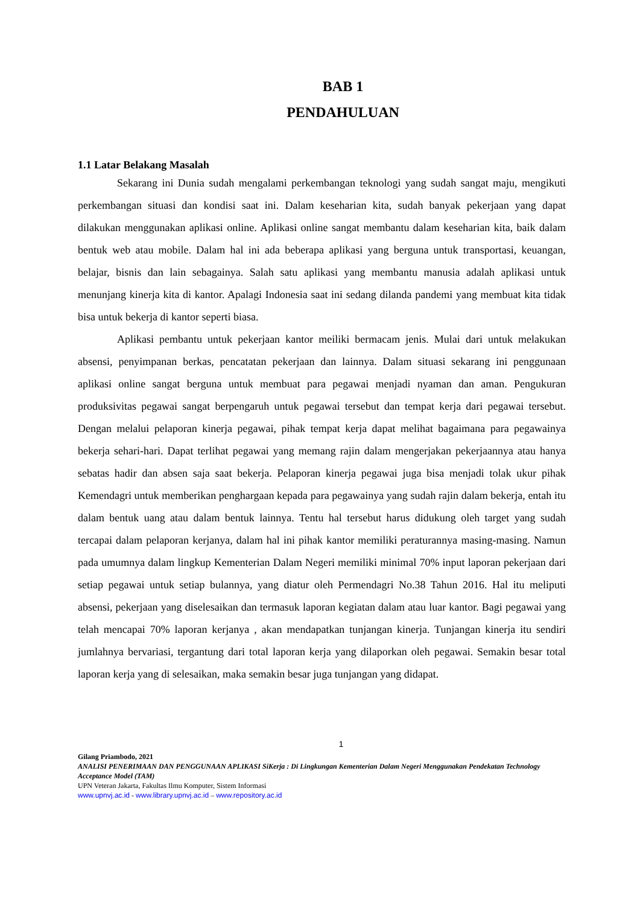BAB 1
PENDAHULUAN
1.1 Latar Belakang Masalah
Sekarang ini Dunia sudah mengalami perkembangan teknologi yang sudah sangat maju, mengikuti perkembangan situasi dan kondisi saat ini. Dalam keseharian kita, sudah banyak pekerjaan yang dapat dilakukan menggunakan aplikasi online. Aplikasi online sangat membantu dalam keseharian kita, baik dalam bentuk web atau mobile. Dalam hal ini ada beberapa aplikasi yang berguna untuk transportasi, keuangan, belajar, bisnis dan lain sebagainya. Salah satu aplikasi yang membantu manusia adalah aplikasi untuk menunjang kinerja kita di kantor. Apalagi Indonesia saat ini sedang dilanda pandemi yang membuat kita tidak bisa untuk bekerja di kantor seperti biasa.
Aplikasi pembantu untuk pekerjaan kantor meiliki bermacam jenis. Mulai dari untuk melakukan absensi, penyimpanan berkas, pencatatan pekerjaan dan lainnya. Dalam situasi sekarang ini penggunaan aplikasi online sangat berguna untuk membuat para pegawai menjadi nyaman dan aman. Pengukuran produksivitas pegawai sangat berpengaruh untuk pegawai tersebut dan tempat kerja dari pegawai tersebut. Dengan melalui pelaporan kinerja pegawai, pihak tempat kerja dapat melihat bagaimana para pegawainya bekerja sehari-hari. Dapat terlihat pegawai yang memang rajin dalam mengerjakan pekerjaannya atau hanya sebatas hadir dan absen saja saat bekerja. Pelaporan kinerja pegawai juga bisa menjadi tolak ukur pihak Kemendagri untuk memberikan penghargaan kepada para pegawainya yang sudah rajin dalam bekerja, entah itu dalam bentuk uang atau dalam bentuk lainnya. Tentu hal tersebut harus didukung oleh target yang sudah tercapai dalam pelaporan kerjanya, dalam hal ini pihak kantor memiliki peraturannya masing-masing. Namun pada umumnya dalam lingkup Kementerian Dalam Negeri memiliki minimal 70% input laporan pekerjaan dari setiap pegawai untuk setiap bulannya, yang diatur oleh Permendagri No.38 Tahun 2016. Hal itu meliputi absensi, pekerjaan yang diselesaikan dan termasuk laporan kegiatan dalam atau luar kantor. Bagi pegawai yang telah mencapai 70% laporan kerjanya , akan mendapatkan tunjangan kinerja. Tunjangan kinerja itu sendiri jumlahnya bervariasi, tergantung dari total laporan kerja yang dilaporkan oleh pegawai. Semakin besar total laporan kerja yang di selesaikan, maka semakin besar juga tunjangan yang didapat.
1
Gilang Priambodo, 2021
ANALISI PENERIMAAN DAN PENGGUNAAN APLIKASI SiKerja : Di Lingkungan Kementerian Dalam Negeri Menggunakan Pendekatan Technology Acceptance Model (TAM)
UPN Veteran Jakarta, Fakultas Ilmu Komputer, Sistem Informasi
www.upnvj.ac.id - www.library.upnvj.ac.id – www.repository.ac.id